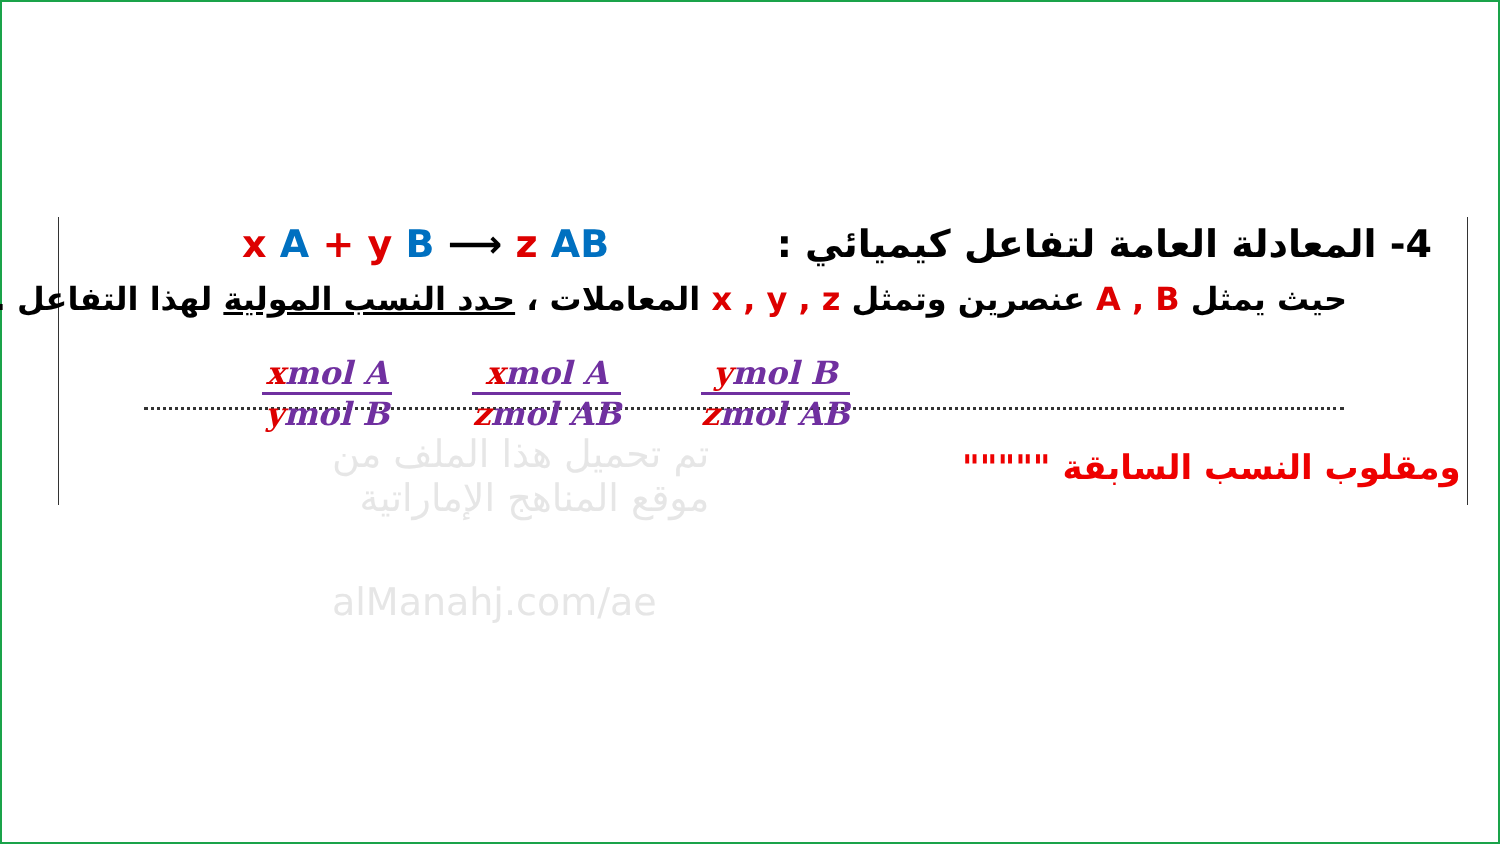x A + y B ⟶ z AB 4- المعادلة العامة لتفاعل كيميائي :
حيث يمثل A , B عنصرين وتمثل x , y , z المعاملات ، حدد النسب المولية لهذا التفاعل .
xmol A
ymol B
xmol A
zmol AB
ymol B
zmol AB
ومقلوب النسب السابقة """""
تم تحميل هذا الملف من
موقع المناهج الإماراتية
alManahj.com/ae